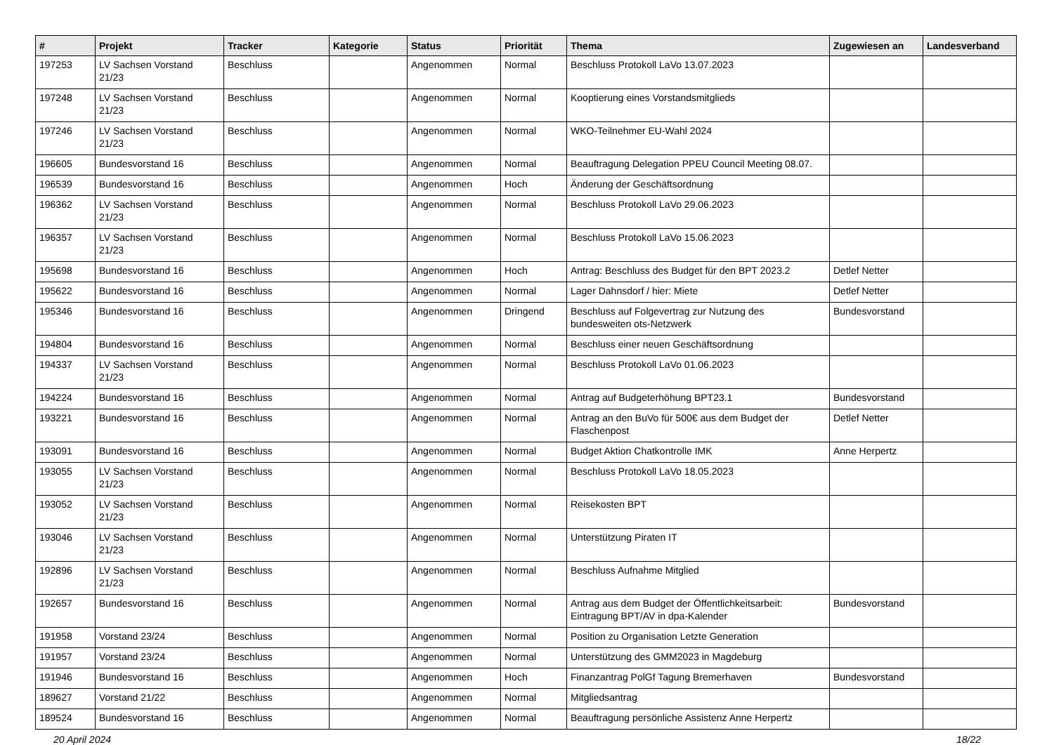| # | Projekt | Tracker | Kategorie | Status | Priorität | Thema | Zugewiesen an | Landesverband |
| --- | --- | --- | --- | --- | --- | --- | --- | --- |
| 197253 | LV Sachsen Vorstand 21/23 | Beschluss | | Angenommen | Normal | Beschluss Protokoll LaVo 13.07.2023 | | |
| 197248 | LV Sachsen Vorstand 21/23 | Beschluss | | Angenommen | Normal | Kooptierung eines Vorstandsmitglieds | | |
| 197246 | LV Sachsen Vorstand 21/23 | Beschluss | | Angenommen | Normal | WKO-Teilnehmer EU-Wahl 2024 | | |
| 196605 | Bundesvorstand 16 | Beschluss | | Angenommen | Normal | Beauftragung Delegation PPEU Council Meeting 08.07. | | |
| 196539 | Bundesvorstand 16 | Beschluss | | Angenommen | Hoch | Änderung der Geschäftsordnung | | |
| 196362 | LV Sachsen Vorstand 21/23 | Beschluss | | Angenommen | Normal | Beschluss Protokoll LaVo 29.06.2023 | | |
| 196357 | LV Sachsen Vorstand 21/23 | Beschluss | | Angenommen | Normal | Beschluss Protokoll LaVo 15.06.2023 | | |
| 195698 | Bundesvorstand 16 | Beschluss | | Angenommen | Hoch | Antrag: Beschluss des Budget für den BPT 2023.2 | Detlef Netter | |
| 195622 | Bundesvorstand 16 | Beschluss | | Angenommen | Normal | Lager Dahnsdorf / hier: Miete | Detlef Netter | |
| 195346 | Bundesvorstand 16 | Beschluss | | Angenommen | Dringend | Beschluss auf Folgevertrag zur Nutzung des bundesweiten ots-Netzwerk | Bundesvorstand | |
| 194804 | Bundesvorstand 16 | Beschluss | | Angenommen | Normal | Beschluss einer neuen Geschäftsordnung | | |
| 194337 | LV Sachsen Vorstand 21/23 | Beschluss | | Angenommen | Normal | Beschluss Protokoll LaVo 01.06.2023 | | |
| 194224 | Bundesvorstand 16 | Beschluss | | Angenommen | Normal | Antrag auf Budgeterhöhung BPT23.1 | Bundesvorstand | |
| 193221 | Bundesvorstand 16 | Beschluss | | Angenommen | Normal | Antrag an den BuVo für 500€ aus dem Budget der Flaschenpost | Detlef Netter | |
| 193091 | Bundesvorstand 16 | Beschluss | | Angenommen | Normal | Budget Aktion Chatkontrolle IMK | Anne Herpertz | |
| 193055 | LV Sachsen Vorstand 21/23 | Beschluss | | Angenommen | Normal | Beschluss Protokoll LaVo 18.05.2023 | | |
| 193052 | LV Sachsen Vorstand 21/23 | Beschluss | | Angenommen | Normal | Reisekosten BPT | | |
| 193046 | LV Sachsen Vorstand 21/23 | Beschluss | | Angenommen | Normal | Unterstützung Piraten IT | | |
| 192896 | LV Sachsen Vorstand 21/23 | Beschluss | | Angenommen | Normal | Beschluss Aufnahme Mitglied | | |
| 192657 | Bundesvorstand 16 | Beschluss | | Angenommen | Normal | Antrag aus dem Budget der Öffentlichkeitsarbeit: Eintragung BPT/AV in dpa-Kalender | Bundesvorstand | |
| 191958 | Vorstand 23/24 | Beschluss | | Angenommen | Normal | Position zu Organisation Letzte Generation | | |
| 191957 | Vorstand 23/24 | Beschluss | | Angenommen | Normal | Unterstützung des GMM2023 in Magdeburg | | |
| 191946 | Bundesvorstand 16 | Beschluss | | Angenommen | Hoch | Finanzantrag PolGf Tagung Bremerhaven | Bundesvorstand | |
| 189627 | Vorstand 21/22 | Beschluss | | Angenommen | Normal | Mitgliedsantrag | | |
| 189524 | Bundesvorstand 16 | Beschluss | | Angenommen | Normal | Beauftragung persönliche Assistenz Anne Herpertz | | |
20 April 2024 18/22